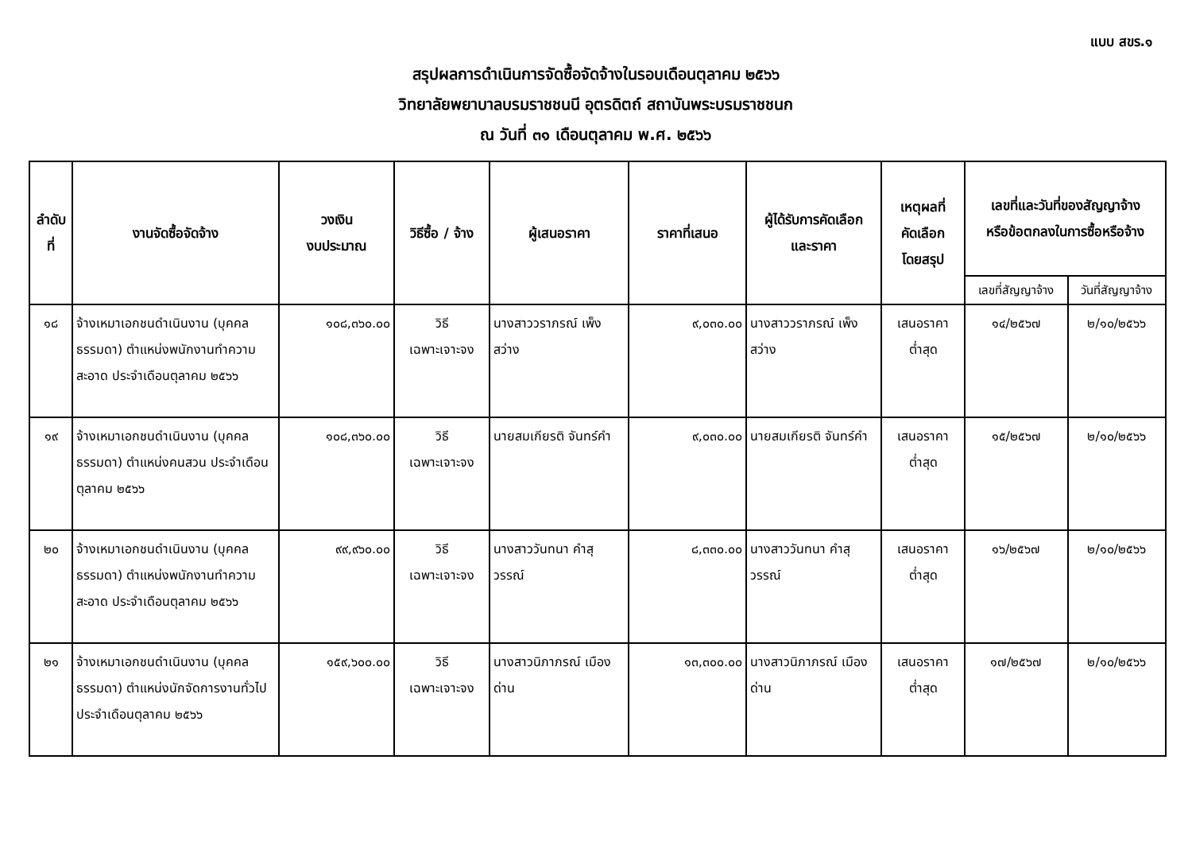แบบ สขร.๑
สรุปผลการดำเนินการจัดซื้อจัดจ้างในรอบเดือนตุลาคม ๒๕๖๖
วิทยาลัยพยาบาลบรมราชชนนี อุตรดิตถ์ สถาบันพระบรมราชชนก
ณ วันที่ ๓๑ เดือนตุลาคม พ.ศ. ๒๕๖๖
| ลำดับ ที่ | งานจัดซื้อจัดจ้าง | วงเงิน งบประมาณ | วิธีซื้อ / จ้าง | ผู้เสนอราคา | ราคาที่เสนอ | ผู้ได้รับการคัดเลือก และราคา | เหตุผลที่ คัดเลือก โดยสรุป | เลขที่และวันที่ของสัญญาจ้าง หรือข้อตกลงในการซื้อหรือจ้าง | |
| --- | --- | --- | --- | --- | --- | --- | --- | --- | --- |
| | | | | | | | | เลขที่สัญญาจ้าง | วันที่สัญญาจ้าง |
| ๑๘ | จ้างเหมาเอกชนดำเนินงาน (บุคคลธรรมดา) ตำแหน่งพนักงานทำความสะอาด ประจำเดือนตุลาคม ๒๕๖๖ | ๑๐๘,๓๖๐.๐๐ | วิธี เฉพาะเจาะจง | นางสาววราภรณ์ เพ็งสว่าง | ๙,๐๓๐.๐๐ | นางสาววราภรณ์ เพ็งสว่าง | เสนอราคา ต่ำสุด | ๑๔/๒๕๖๗ | ๒/๑๐/๒๕๖๖ |
| ๑๙ | จ้างเหมาเอกชนดำเนินงาน (บุคคลธรรมดา) ตำแหน่งคนสวน ประจำเดือนตุลาคม ๒๕๖๖ | ๑๐๘,๓๖๐.๐๐ | วิธี เฉพาะเจาะจง | นายสมเกียรติ จันทร์คำ | ๙,๐๓๐.๐๐ | นายสมเกียรติ จันทร์คำ | เสนอราคา ต่ำสุด | ๑๕/๒๕๖๗ | ๒/๑๐/๒๕๖๖ |
| ๒๐ | จ้างเหมาเอกชนดำเนินงาน (บุคคลธรรมดา) ตำแหน่งพนักงานทำความสะอาด ประจำเดือนตุลาคม ๒๕๖๖ | ๙๙,๙๖๐.๐๐ | วิธี เฉพาะเจาะจง | นางสาววันทนา คำสุวรรณ์ | ๘,๓๓๐.๐๐ | นางสาววันทนา คำสุวรรณ์ | เสนอราคา ต่ำสุด | ๑๖/๒๕๖๗ | ๒/๑๐/๒๕๖๖ |
| ๒๑ | จ้างเหมาเอกชนดำเนินงาน (บุคคลธรรมดา) ตำแหน่งนักจัดการงานทั่วไปประจำเดือนตุลาคม ๒๕๖๖ | ๑๕๙,๖๐๐.๐๐ | วิธี เฉพาะเจาะจง | นางสาวนิภาภรณ์ เมืองด่าน | ๑๓,๓๐๐.๐๐ | นางสาวนิภาภรณ์ เมืองด่าน | เสนอราคา ต่ำสุด | ๑๗/๒๕๖๗ | ๒/๑๐/๒๕๖๖ |